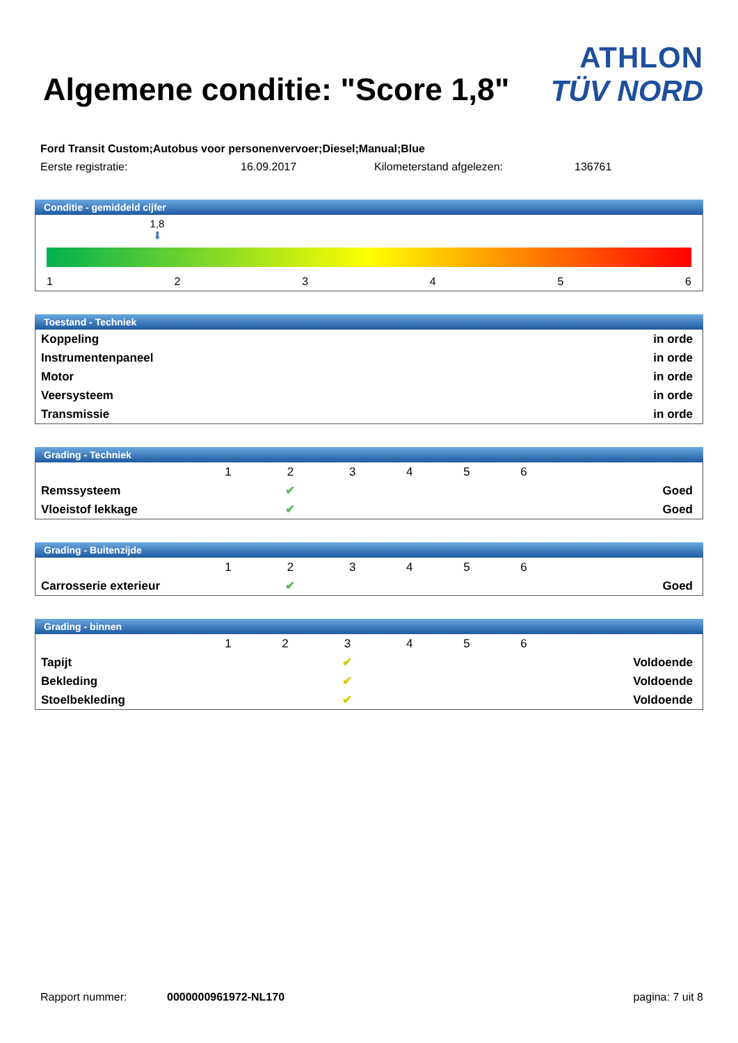Algemene conditie: "Score 1,8"
ATHLON
TÜV NORD
Ford Transit Custom;Autobus voor personenvervoer;Diesel;Manual;Blue
Eerste registratie: 16.09.2017 Kilometerstand afgelezen: 136761
Conditie - gemiddeld cijfer
1,8
⬇
123456
Toestand - Techniek
| Koppeling | in orde |
| Instrumentenpaneel | in orde |
| Motor | in orde |
| Veersysteem | in orde |
| Transmissie | in orde |
Grading - Techniek
| | 1 | 2 | 3 | 4 | 5 | 6 | |
| Remssysteem | | ✔ | | | | | Goed |
| Vloeistof lekkage | | ✔ | | | | | Goed |
Grading - Buitenzijde
| | 1 | 2 | 3 | 4 | 5 | 6 | |
| Carrosserie exterieur | | ✔ | | | | | Goed |
Grading - binnen
| | 1 | 2 | 3 | 4 | 5 | 6 | |
| Tapijt | | | ✔ | | | | Voldoende |
| Bekleding | | | ✔ | | | | Voldoende |
| Stoelbekleding | | | ✔ | | | | Voldoende |
Rapport nummer: 0000000961972-NL170 pagina: 7 uit 8